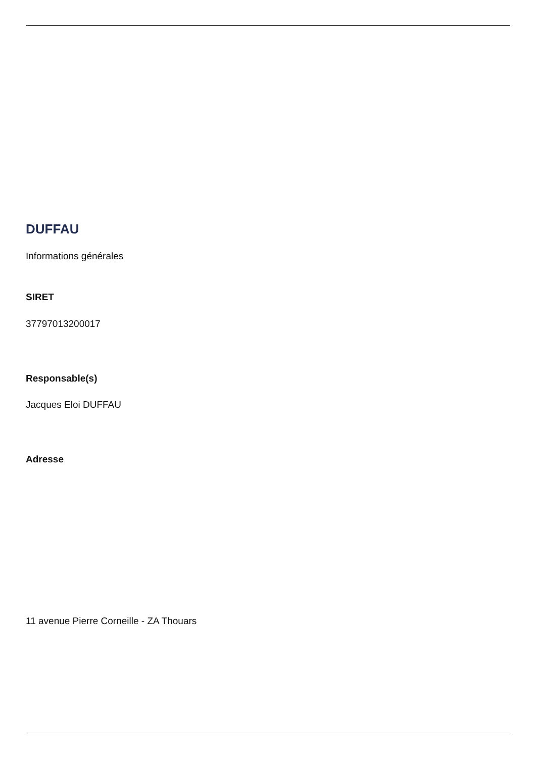DUFFAU
Informations générales
SIRET
37797013200017
Responsable(s)
Jacques Eloi DUFFAU
Adresse
11 avenue Pierre Corneille - ZA Thouars